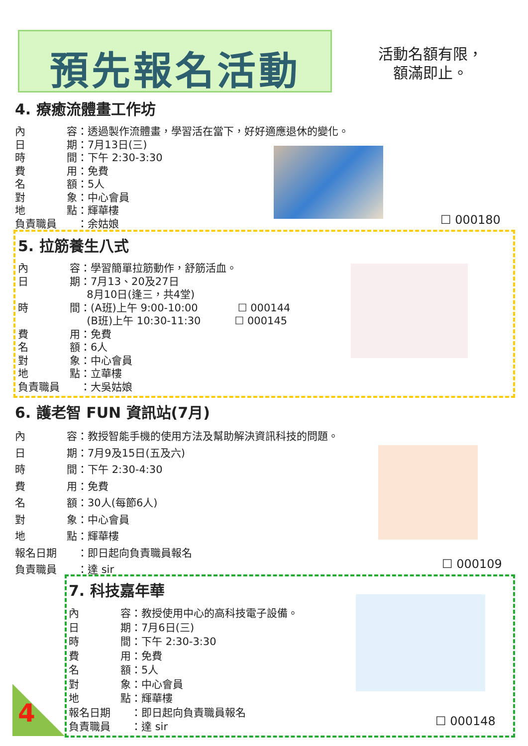預先報名活動
活動名額有限，
額滿即止。
4. 療癒流體畫工作坊
內 容 ：透過製作流體畫，學習活在當下，好好適應退休的變化。
日 期 ：7月13日(三)
時 間 ：下午 2:30-3:30
費 用 ：免費
名 額 ：5人
對 象 ：中心會員
地 點 ：輝華樓
負責職員 ：余姑娘
☐ 000180
5. 拉筋養生八式
內 容 ：學習簡單拉筋動作，舒筋活血。
日 期 ：7月13、20及27日
8月10日(逢三，共4堂)
時 間 ：(A班)上午 9:00-10:00 ☐ 000144
(B班)上午 10:30-11:30 ☐ 000145
費 用 ：免費
名 額 ：6人
對 象 ：中心會員
地 點 ：立華樓
負責職員 ：大吳姑娘
6. 護老智 FUN 資訊站(7月)
內 容 ：教授智能手機的使用方法及幫助解決資訊科技的問題。
日 期 ：7月9及15日(五及六)
時 間 ：下午 2:30-4:30
費 用 ：免費
名 額 ：30人(每節6人)
對 象 ：中心會員
地 點 ：輝華樓
報名日期 ：即日起向負責職員報名
負責職員 ：達 sir
☐ 000109
7. 科技嘉年華
內 容 ：教授使用中心的高科技電子設備。
日 期 ：7月6日(三)
時 間 ：下午 2:30-3:30
費 用 ：免費
名 額 ：5人
對 象 ：中心會員
地 點 ：輝華樓
報名日期 ：即日起向負責職員報名
負責職員 ：達 sir
☐ 000148
4